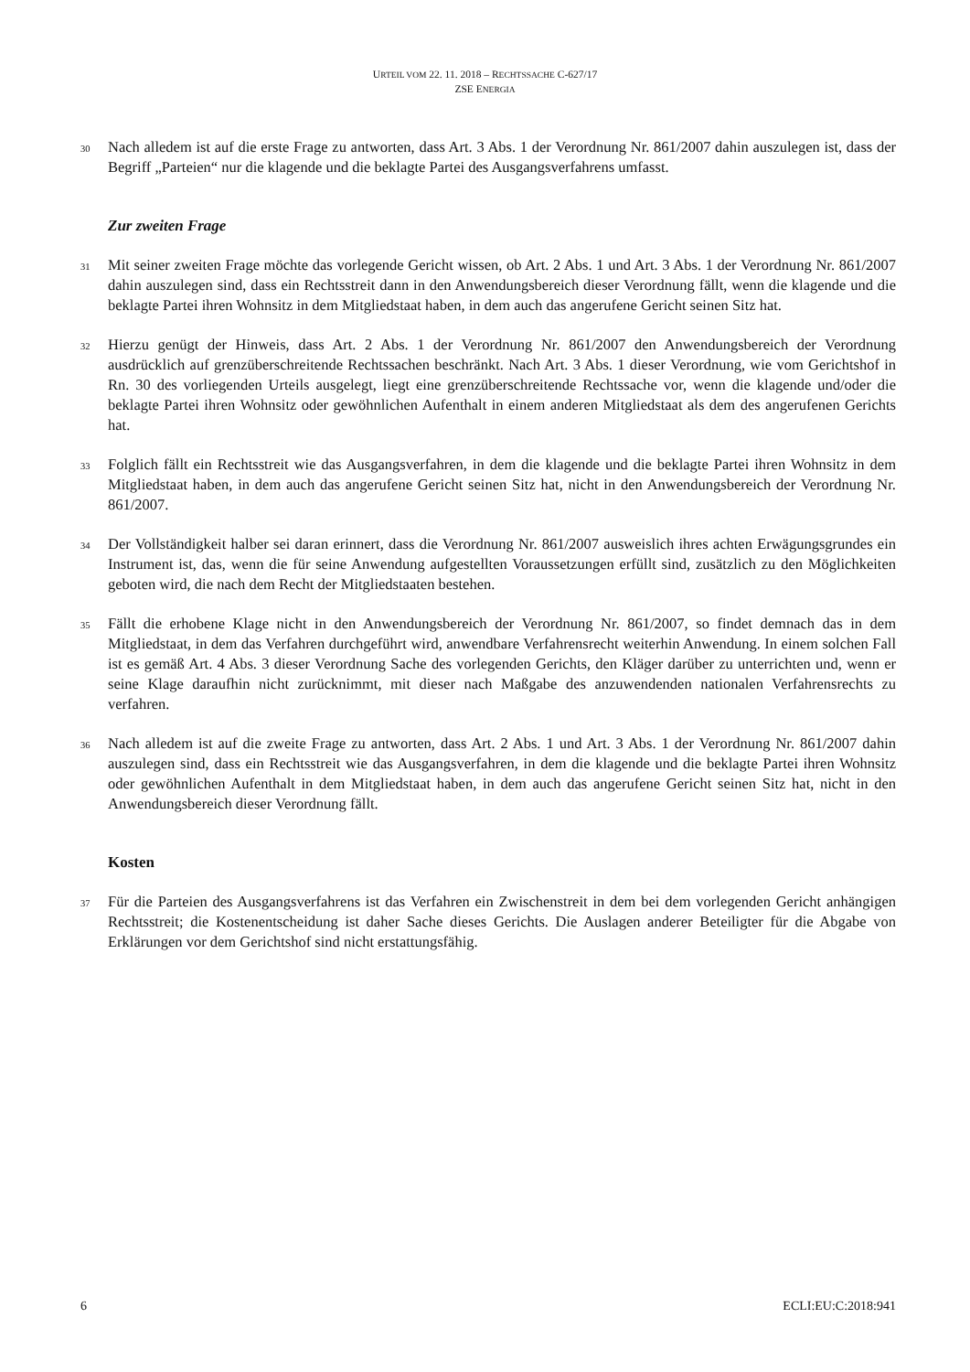URTEIL VOM 22. 11. 2018 – RECHTSSACHE C-627/17
ZSE ENERGIA
30 Nach alledem ist auf die erste Frage zu antworten, dass Art. 3 Abs. 1 der Verordnung Nr. 861/2007 dahin auszulegen ist, dass der Begriff „Parteien“ nur die klagende und die beklagte Partei des Ausgangsverfahrens umfasst.
Zur zweiten Frage
31 Mit seiner zweiten Frage möchte das vorlegende Gericht wissen, ob Art. 2 Abs. 1 und Art. 3 Abs. 1 der Verordnung Nr. 861/2007 dahin auszulegen sind, dass ein Rechtsstreit dann in den Anwendungsbereich dieser Verordnung fällt, wenn die klagende und die beklagte Partei ihren Wohnsitz in dem Mitgliedstaat haben, in dem auch das angerufene Gericht seinen Sitz hat.
32 Hierzu genügt der Hinweis, dass Art. 2 Abs. 1 der Verordnung Nr. 861/2007 den Anwendungsbereich der Verordnung ausdrücklich auf grenzüberschreitende Rechtssachen beschränkt. Nach Art. 3 Abs. 1 dieser Verordnung, wie vom Gerichtshof in Rn. 30 des vorliegenden Urteils ausgelegt, liegt eine grenzüberschreitende Rechtssache vor, wenn die klagende und/oder die beklagte Partei ihren Wohnsitz oder gewöhnlichen Aufenthalt in einem anderen Mitgliedstaat als dem des angerufenen Gerichts hat.
33 Folglich fällt ein Rechtsstreit wie das Ausgangsverfahren, in dem die klagende und die beklagte Partei ihren Wohnsitz in dem Mitgliedstaat haben, in dem auch das angerufene Gericht seinen Sitz hat, nicht in den Anwendungsbereich der Verordnung Nr. 861/2007.
34 Der Vollständigkeit halber sei daran erinnert, dass die Verordnung Nr. 861/2007 ausweislich ihres achten Erwägungsgrundes ein Instrument ist, das, wenn die für seine Anwendung aufgestellten Voraussetzungen erfüllt sind, zusätzlich zu den Möglichkeiten geboten wird, die nach dem Recht der Mitgliedstaaten bestehen.
35 Fällt die erhobene Klage nicht in den Anwendungsbereich der Verordnung Nr. 861/2007, so findet demnach das in dem Mitgliedstaat, in dem das Verfahren durchgeführt wird, anwendbare Verfahrensrecht weiterhin Anwendung. In einem solchen Fall ist es gemäß Art. 4 Abs. 3 dieser Verordnung Sache des vorlegenden Gerichts, den Kläger darüber zu unterrichten und, wenn er seine Klage daraufhin nicht zurücknimmt, mit dieser nach Maßgabe des anzuwendenden nationalen Verfahrensrechts zu verfahren.
36 Nach alledem ist auf die zweite Frage zu antworten, dass Art. 2 Abs. 1 und Art. 3 Abs. 1 der Verordnung Nr. 861/2007 dahin auszulegen sind, dass ein Rechtsstreit wie das Ausgangsverfahren, in dem die klagende und die beklagte Partei ihren Wohnsitz oder gewöhnlichen Aufenthalt in dem Mitgliedstaat haben, in dem auch das angerufene Gericht seinen Sitz hat, nicht in den Anwendungsbereich dieser Verordnung fällt.
Kosten
37 Für die Parteien des Ausgangsverfahrens ist das Verfahren ein Zwischenstreit in dem bei dem vorlegenden Gericht anhängigen Rechtsstreit; die Kostenentscheidung ist daher Sache dieses Gerichts. Die Auslagen anderer Beteiligter für die Abgabe von Erklärungen vor dem Gerichtshof sind nicht erstattungsfähig.
6 ECLI:EU:C:2018:941